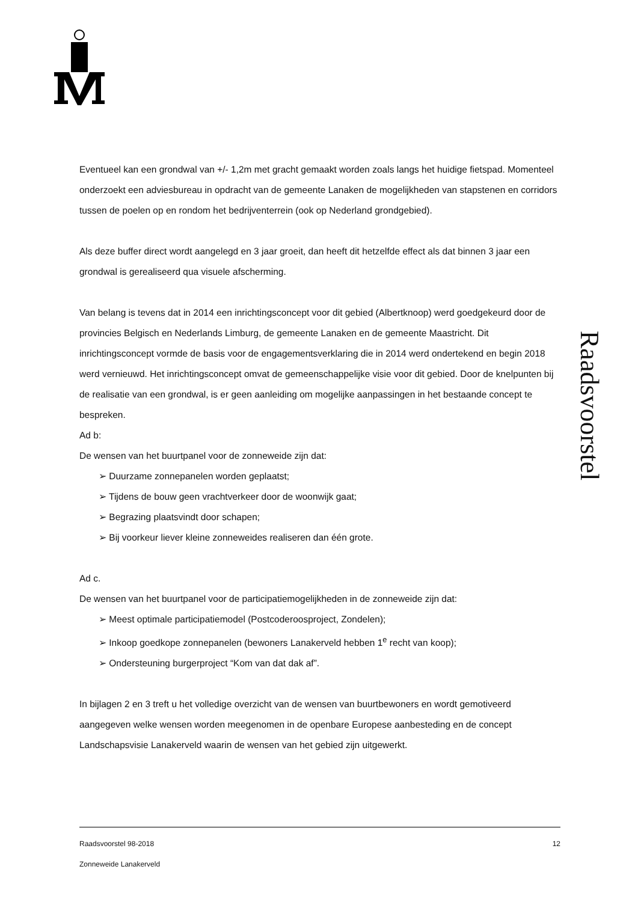Raadsvoorstel
Eventueel kan een grondwal van +/- 1,2m met gracht gemaakt worden zoals langs het huidige fietspad. Momenteel onderzoekt een adviesbureau in opdracht van de gemeente Lanaken de mogelijkheden van stapstenen en corridors tussen de poelen op en rondom het bedrijventerrein (ook op Nederland grondgebied).
Als deze buffer direct wordt aangelegd en 3 jaar groeit, dan heeft dit hetzelfde effect als dat binnen 3 jaar een grondwal is gerealiseerd qua visuele afscherming.
Van belang is tevens dat in 2014 een inrichtingsconcept voor dit gebied (Albertknoop) werd goedgekeurd door de provincies Belgisch en Nederlands Limburg, de gemeente Lanaken en de gemeente Maastricht. Dit inrichtingsconcept vormde de basis voor de engagementsverklaring die in 2014 werd ondertekend en begin 2018 werd vernieuwd. Het inrichtingsconcept omvat de gemeenschappelijke visie voor dit gebied. Door de knelpunten bij de realisatie van een grondwal, is er geen aanleiding om mogelijke aanpassingen in het bestaande concept te bespreken.
Ad b:
De wensen van het buurtpanel voor de zonneweide zijn dat:
➢ Duurzame zonnepanelen worden geplaatst;
➢ Tijdens de bouw geen vrachtverkeer door de woonwijk gaat;
➢ Begrazing plaatsvindt door schapen;
➢ Bij voorkeur liever kleine zonneweides realiseren dan één grote.
Ad c.
De wensen van het buurtpanel voor de participatiemogelijkheden in de zonneweide zijn dat:
➢ Meest optimale participatiemodel (Postcoderoosproject, Zondelen);
➢ Inkoop goedkope zonnepanelen (bewoners Lanakerveld hebben 1<sup>e</sup> recht van koop);
➢ Ondersteuning burgerproject “Kom van dat dak af”.
In bijlagen 2 en 3 treft u het volledige overzicht van de wensen van buurtbewoners en wordt gemotiveerd aangegeven welke wensen worden meegenomen in de openbare Europese aanbesteding en de concept Landschapsvisie Lanakerveld waarin de wensen van het gebied zijn uitgewerkt.
Raadsvoorstel 98-2018 12
Zonneweide Lanakerveld